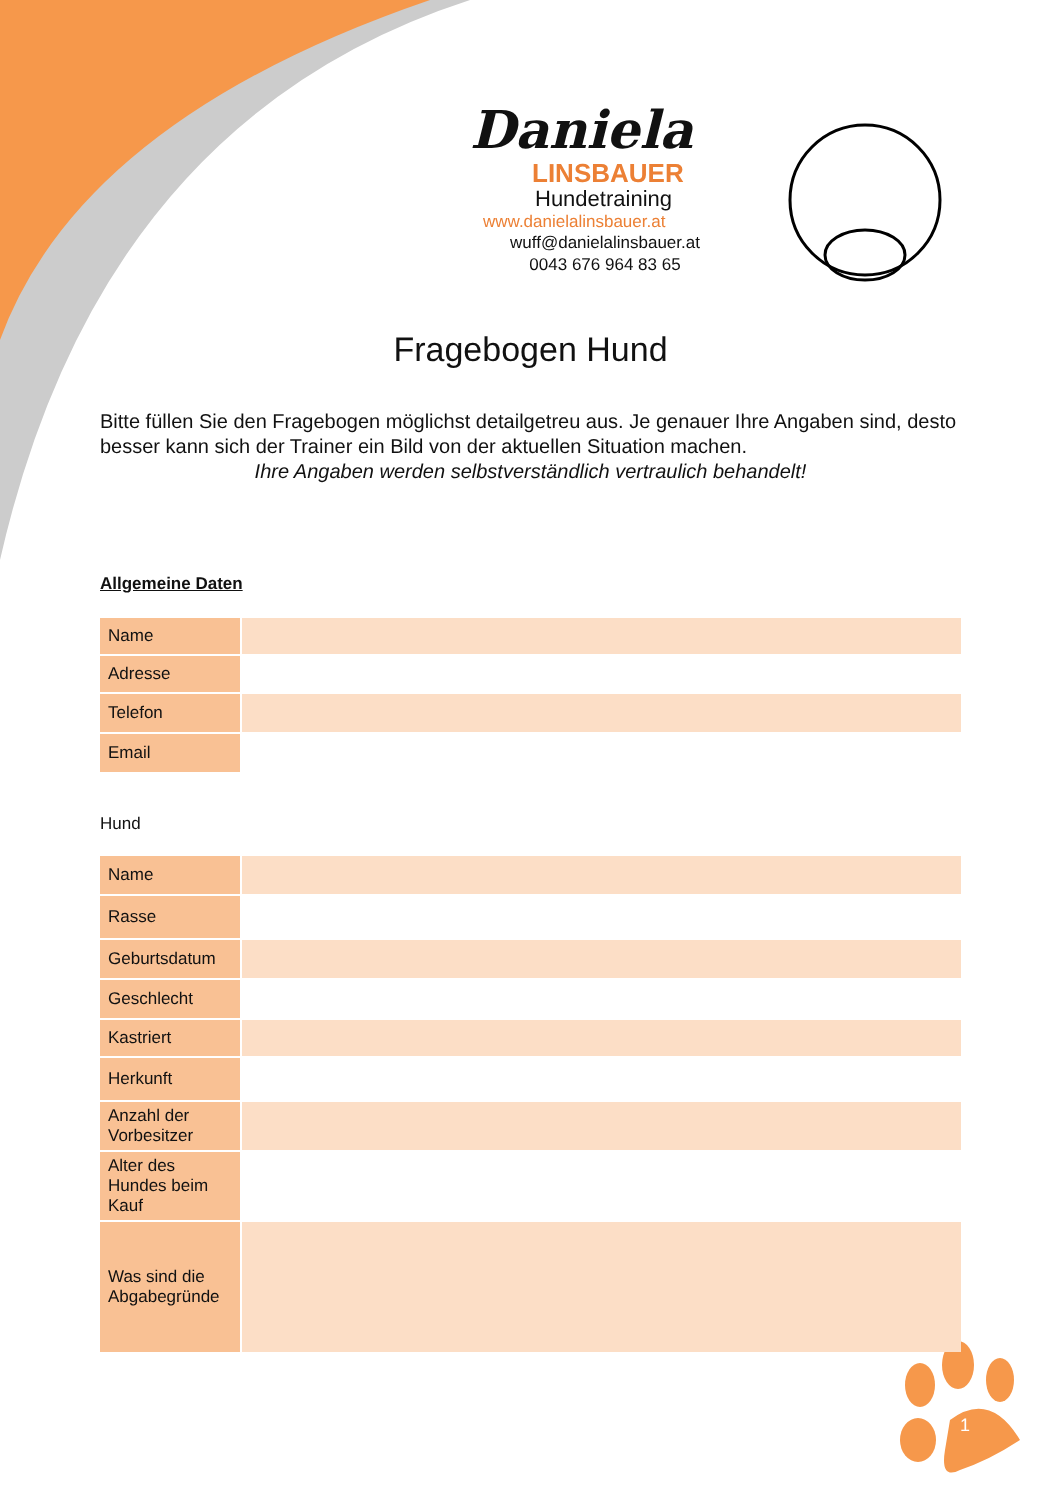Daniela
LINSBAUER
Hundetraining
www.danielalinsbauer.at
wuff@danielalinsbauer.at
0043 676 964 83 65
Fragebogen Hund
Bitte füllen Sie den Fragebogen möglichst detailgetreu aus. Je genauer Ihre Angaben sind, desto besser kann sich der Trainer ein Bild von der aktuellen Situation machen.
Ihre Angaben werden selbstverständlich vertraulich behandelt!
Allgemeine Daten
| Name | |
| Adresse | |
| Telefon | |
| Email | |
Hund
| Name | |
| Rasse | |
| Geburtsdatum | |
| Geschlecht | |
| Kastriert | |
| Herkunft | |
| Anzahl der Vorbesitzer | |
| Alter des Hundes beim Kauf | |
| Was sind die Abgabegründe | |
1